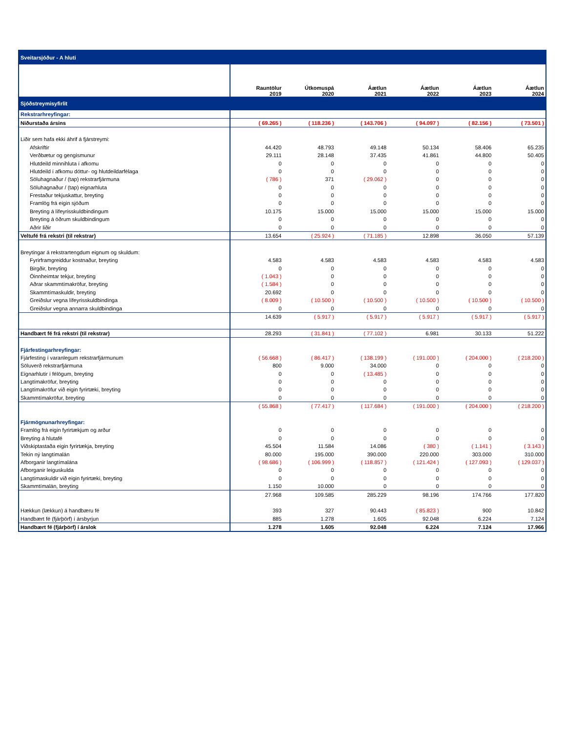| Sveitarsjóður - A hluti | | | | | | |
| | Rauntölur 2019 | Útkomuspá 2020 | Áætlun 2021 | Áætlun 2022 | Áætlun 2023 | Áætlun 2024 |
| Sjóðstreymisyfirlit | | | | | | |
| Rekstrarhreyfingar: | | | | | | |
| Niðurstaða ársins | ( 69.265 ) | ( 118.236 ) | ( 143.706 ) | ( 94.097 ) | ( 82.156 ) | ( 73.501 ) |
| Liðir sem hafa ekki áhrif á fjárstreymi: | | | | | | |
| Afskriftir | 44.420 | 48.793 | 49.148 | 50.134 | 58.406 | 65.235 |
| Verðbætur og gengismunur | 29.111 | 28.148 | 37.435 | 41.861 | 44.800 | 50.405 |
| Hlutdeild minnihluta í afkomu | 0 | 0 | 0 | 0 | 0 | 0 |
| Hlutdeild í afkomu dóttur- og hlutdeildarfélaga | 0 | 0 | 0 | 0 | 0 | 0 |
| Söluhagnaður / (tap) rekstrarfjármuna | ( 786 ) | 371 | ( 29.062 ) | 0 | 0 | 0 |
| Söluhagnaður / (tap) eignarhluta | 0 | 0 | 0 | 0 | 0 | 0 |
| Frestaður tekjuskattur, breyting | 0 | 0 | 0 | 0 | 0 | 0 |
| Framlög frá eigin sjóðum | 0 | 0 | 0 | 0 | 0 | 0 |
| Breyting á lífeyrisskuldbindingum | 10.175 | 15.000 | 15.000 | 15.000 | 15.000 | 15.000 |
| Breyting á öðrum skuldbindingum | 0 | 0 | 0 | 0 | 0 | 0 |
| Aðrir liðir | 0 | 0 | 0 | 0 | 0 | 0 |
| Veltufé frá rekstri (til rekstrar) | 13.654 | ( 25.924 ) | ( 71.185 ) | 12.898 | 36.050 | 57.139 |
| Breytingar á rekstrartengdum eignum og skuldum: | | | | | | |
| Fyrirframgreiddur kostnaður, breyting | 4.583 | 4.583 | 4.583 | 4.583 | 4.583 | 4.583 |
| Birgðir, breyting | 0 | 0 | 0 | 0 | 0 | 0 |
| Óinnheimtar tekjur, breyting | ( 1.043 ) | 0 | 0 | 0 | 0 | 0 |
| Aðrar skammtímakröfur, breyting | ( 1.584 ) | 0 | 0 | 0 | 0 | 0 |
| Skammtímaskuldir, breyting | 20.692 | 0 | 0 | 0 | 0 | 0 |
| Greiðslur vegna lífeyrisskuldbindinga | ( 8.009 ) | ( 10.500 ) | ( 10.500 ) | ( 10.500 ) | ( 10.500 ) | ( 10.500 ) |
| Greiðslur vegna annarra skuldbindinga | 0 | 0 | 0 | 0 | 0 | 0 |
| | 14.639 | ( 5.917 ) | ( 5.917 ) | ( 5.917 ) | ( 5.917 ) | ( 5.917 ) |
| Handbært fé frá rekstri (til rekstrar) | 28.293 | ( 31.841 ) | ( 77.102 ) | 6.981 | 30.133 | 51.222 |
| Fjárfestingarhreyfingar: | | | | | | |
| Fjárfesting í varanlegum rekstrarfjármunum | ( 56.668 ) | ( 86.417 ) | ( 138.199 ) | ( 191.000 ) | ( 204.000 ) | ( 218.200 ) |
| Söluverð rekstrarfjármuna | 800 | 9.000 | 34.000 | 0 | 0 | 0 |
| Eignarhlutir í félögum, breyting | 0 | 0 | ( 13.485 ) | 0 | 0 | 0 |
| Langtímakröfur, breyting | 0 | 0 | 0 | 0 | 0 | 0 |
| Langtímakröfur við eigin fyrirtæki, breyting | 0 | 0 | 0 | 0 | 0 | 0 |
| Skammtímakröfur, breyting | 0 | 0 | 0 | 0 | 0 | 0 |
| | ( 55.868 ) | ( 77.417 ) | ( 117.684 ) | ( 191.000 ) | ( 204.000 ) | ( 218.200 ) |
| Fjármögnunarhreyfingar: | | | | | | |
| Framlög frá eigin fyrirtækjum og arður | 0 | 0 | 0 | 0 | 0 | 0 |
| Breyting á hlutafé | 0 | 0 | 0 | 0 | 0 | 0 |
| Viðskiptastaða eigin fyrirtækja, breyting | 45.504 | 11.584 | 14.086 | ( 380 ) | ( 1.141 ) | ( 3.143 ) |
| Tekin ný langtímalán | 80.000 | 195.000 | 390.000 | 220.000 | 303.000 | 310.000 |
| Afborganir langtímalána | ( 98.686 ) | ( 106.999 ) | ( 118.857 ) | ( 121.424 ) | ( 127.093 ) | ( 129.037 ) |
| Afborganir leiguskulda | 0 | 0 | 0 | 0 | 0 | 0 |
| Langtímaskuldir við eigin fyrirtæki, breyting | 0 | 0 | 0 | 0 | 0 | 0 |
| Skammtímalán, breyting | 1.150 | 10.000 | 0 | 0 | 0 | 0 |
| | 27.968 | 109.585 | 285.229 | 98.196 | 174.766 | 177.820 |
| Hækkun (lækkun) á handbæru fé | 393 | 327 | 90.443 | ( 85.823 ) | 900 | 10.842 |
| Handbært fé (fjárþörf) í ársbyrjun | 885 | 1.278 | 1.605 | 92.048 | 6.224 | 7.124 |
| Handbært fé (fjárþörf) í árslok | 1.278 | 1.605 | 92.048 | 6.224 | 7.124 | 17.966 |